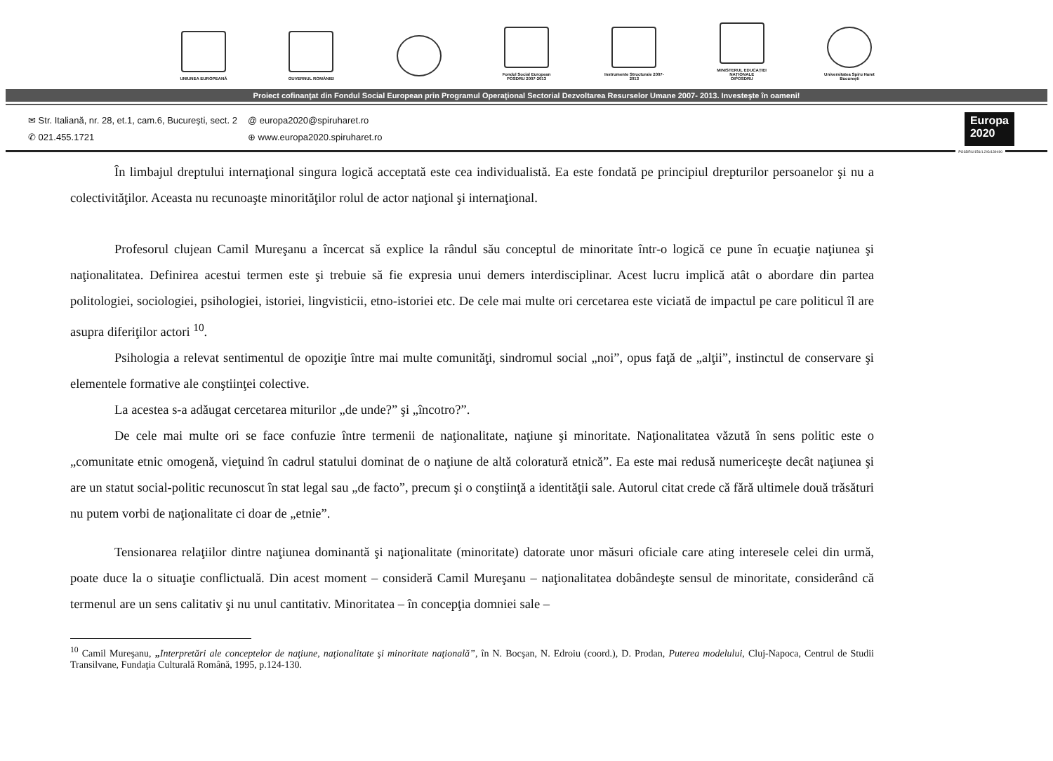UNIUNEA EUROPEANĂ
GUVERNUL ROMÂNIEI
Fondul Social European POSDRU 2007-2013
Instrumente Structurale 2007-2013
MINISTERUL EDUCAȚIEI NAȚIONALE
OIPOSDRU
Universitatea Spiru Haret București
Proiect cofinanţat din Fondul Social European prin Programul Operaţional Sectorial Dezvoltarea Resurselor Umane 2007- 2013. Investeşte în oameni!
✉ Str. Italiană, nr. 28, et.1, cam.6, Bucureşti, sect. 2
✆ 021.455.1721
@ europa2020@spiruharet.ro
⊕ www.europa2020.spiruharet.ro
Europa
2020
POSDRU/156/1.2/G/139490
În limbajul dreptului internaţional singura logică acceptată este cea individualistă. Ea este fondată pe principiul drepturilor persoanelor şi nu a colectivităţilor. Aceasta nu recunoaşte minorităţilor rolul de actor naţional şi internaţional.
Profesorul clujean Camil Mureşanu a încercat să explice la rândul său conceptul de minoritate într-o logică ce pune în ecuaţie naţiunea şi naţionalitatea. Definirea acestui termen este şi trebuie să fie expresia unui demers interdisciplinar. Acest lucru implică atât o abordare din partea politologiei, sociologiei, psihologiei, istoriei, lingvisticii, etno-istoriei etc. De cele mai multe ori cercetarea este viciată de impactul pe care politicul îl are asupra diferiţilor actori <sup>10</sup>.
Psihologia a relevat sentimentul de opoziţie între mai multe comunităţi, sindromul social „noi”, opus faţă de „alţii”, instinctul de conservare şi elementele formative ale conştiinţei colective.
La acestea s-a adăugat cercetarea miturilor „de unde?” şi „încotro?”.
De cele mai multe ori se face confuzie între termenii de naţionalitate, naţiune şi minoritate. Naţionalitatea văzută în sens politic este o „comunitate etnic omogenă, vieţuind în cadrul statului dominat de o naţiune de altă coloratură etnică”. Ea este mai redusă numericeşte decât naţiunea şi are un statut social-politic recunoscut în stat legal sau „de facto”, precum şi o conştiinţă a identităţii sale. Autorul citat crede că fără ultimele două trăsături nu putem vorbi de naţionalitate ci doar de „etnie”.
Tensionarea relaţiilor dintre naţiunea dominantă şi naţionalitate (minoritate) datorate unor măsuri oficiale care ating interesele celei din urmă, poate duce la o situaţie conflictuală. Din acest moment – consideră Camil Mureşanu – naţionalitatea dobândeşte sensul de minoritate, considerând că termenul are un sens calitativ şi nu unul cantitativ. Minoritatea – în concepţia domniei sale –
<sup>10</sup> Camil Mureşanu, „Interpretări ale conceptelor de naţiune, naţionalitate şi minoritate naţională”, în N. Bocşan, N. Edroiu (coord.), D. Prodan, Puterea modelului, Cluj-Napoca, Centrul de Studii Transilvane, Fundaţia Culturală Română, 1995, p.124-130.